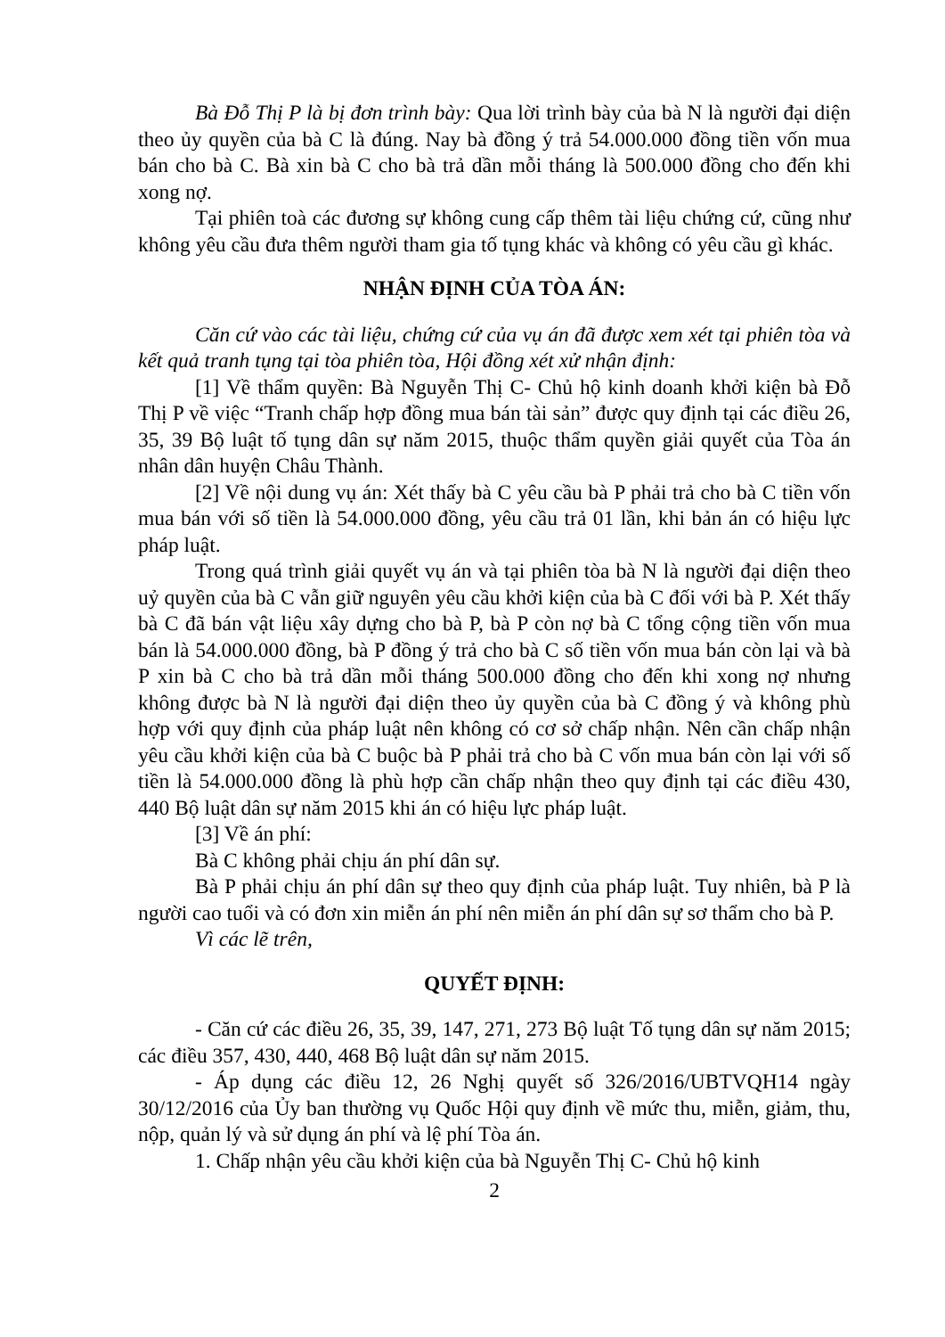Bà Đỗ Thị P là bị đơn trình bày: Qua lời trình bày của bà N là người đại diện theo ủy quyền của bà C là đúng. Nay bà đồng ý trả 54.000.000 đồng tiền vốn mua bán cho bà C. Bà xin bà C cho bà trả dần mỗi tháng là 500.000 đồng cho đến khi xong nợ.
Tại phiên toà các đương sự không cung cấp thêm tài liệu chứng cứ, cũng như không yêu cầu đưa thêm người tham gia tố tụng khác và không có yêu cầu gì khác.
NHẬN ĐỊNH CỦA TÒA ÁN:
Căn cứ vào các tài liệu, chứng cứ của vụ án đã được xem xét tại phiên tòa và kết quả tranh tụng tại tòa phiên tòa, Hội đồng xét xử nhận định:
[1] Về thẩm quyền: Bà Nguyễn Thị C- Chủ hộ kinh doanh khởi kiện bà Đỗ Thị P về việc “Tranh chấp hợp đồng mua bán tài sản” được quy định tại các điều 26, 35, 39 Bộ luật tố tụng dân sự năm 2015, thuộc thẩm quyền giải quyết của Tòa án nhân dân huyện Châu Thành.
[2] Về nội dung vụ án: Xét thấy bà C yêu cầu bà P phải trả cho bà C tiền vốn mua bán với số tiền là 54.000.000 đồng, yêu cầu trả 01 lần, khi bản án có hiệu lực pháp luật.
Trong quá trình giải quyết vụ án và tại phiên tòa bà N là người đại diện theo uỷ quyền của bà C vẫn giữ nguyên yêu cầu khởi kiện của bà C đối với bà P. Xét thấy bà C đã bán vật liệu xây dựng cho bà P, bà P còn nợ bà C tổng cộng tiền vốn mua bán là 54.000.000 đồng, bà P đồng ý trả cho bà C số tiền vốn mua bán còn lại và bà P xin bà C cho bà trả dần mỗi tháng 500.000 đồng cho đến khi xong nợ nhưng không được bà N là người đại diện theo ủy quyền của bà C đồng ý và không phù hợp với quy định của pháp luật nên không có cơ sở chấp nhận. Nên cần chấp nhận yêu cầu khởi kiện của bà C buộc bà P phải trả cho bà C vốn mua bán còn lại với số tiền là 54.000.000 đồng là phù hợp cần chấp nhận theo quy định tại các điều 430, 440 Bộ luật dân sự năm 2015 khi án có hiệu lực pháp luật.
[3] Về án phí:
Bà C không phải chịu án phí dân sự.
Bà P phải chịu án phí dân sự theo quy định của pháp luật. Tuy nhiên, bà P là người cao tuổi và có đơn xin miễn án phí nên miễn án phí dân sự sơ thẩm cho bà P.
Vì các lẽ trên,
QUYẾT ĐỊNH:
- Căn cứ các điều 26, 35, 39, 147, 271, 273 Bộ luật Tố tụng dân sự năm 2015; các điều 357, 430, 440, 468 Bộ luật dân sự năm 2015.
- Áp dụng các điều 12, 26 Nghị quyết số 326/2016/UBTVQH14 ngày 30/12/2016 của Ủy ban thường vụ Quốc Hội quy định về mức thu, miễn, giảm, thu, nộp, quản lý và sử dụng án phí và lệ phí Tòa án.
1. Chấp nhận yêu cầu khởi kiện của bà Nguyễn Thị C- Chủ hộ kinh
2